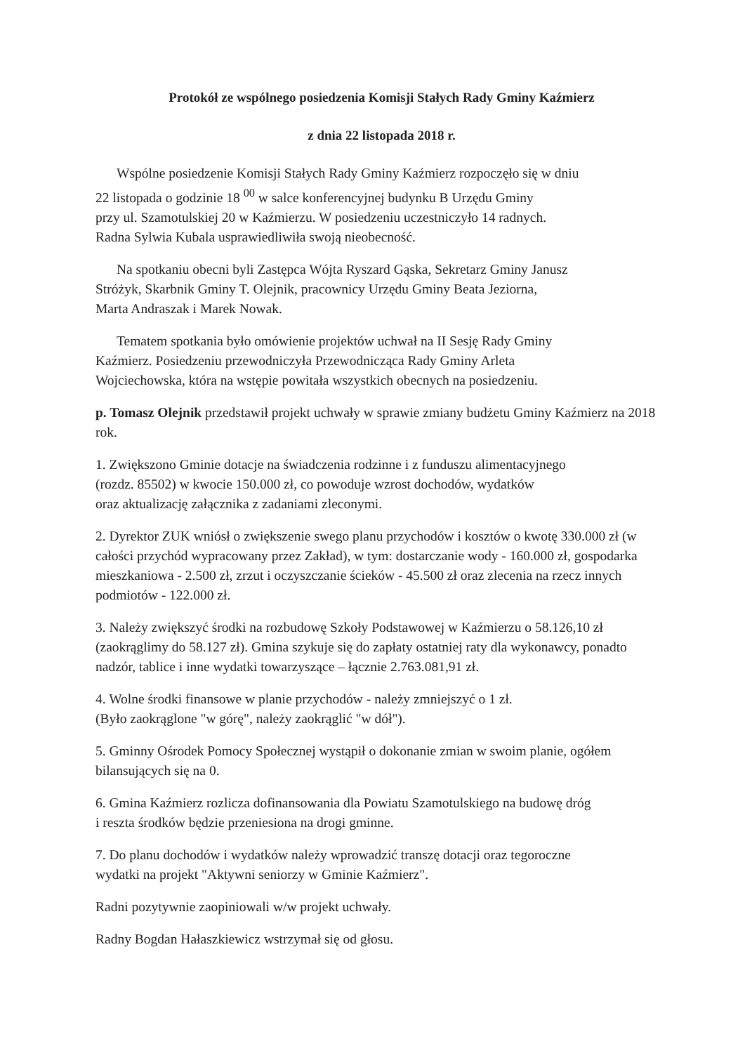Protokół ze wspólnego posiedzenia Komisji Stałych Rady Gminy Kaźmierz
z dnia 22 listopada 2018 r.
Wspólne posiedzenie Komisji Stałych Rady Gminy Kaźmierz rozpoczęło się w dniu
22 listopada o godzinie 18 <sup>00</sup> w salce konferencyjnej budynku B Urzędu Gminy
przy ul. Szamotulskiej 20 w Kaźmierzu. W posiedzeniu uczestniczyło 14 radnych.
Radna Sylwia Kubala usprawiedliwiła swoją nieobecność.
Na spotkaniu obecni byli Zastępca Wójta Ryszard Gąska, Sekretarz Gminy Janusz
Stróżyk, Skarbnik Gminy T. Olejnik, pracownicy Urzędu Gminy Beata Jeziorna,
Marta Andraszak i Marek Nowak.
Tematem spotkania było omówienie projektów uchwał na II Sesję Rady Gminy
Kaźmierz. Posiedzeniu przewodniczyła Przewodnicząca Rady Gminy Arleta
Wojciechowska, która na wstępie powitała wszystkich obecnych na posiedzeniu.
p. Tomasz Olejnik przedstawił projekt uchwały w sprawie zmiany budżetu Gminy Kaźmierz na 2018 rok.
1. Zwiększono Gminie dotacje na świadczenia rodzinne i z funduszu alimentacyjnego
(rozdz. 85502) w kwocie 150.000 zł, co powoduje wzrost dochodów, wydatków
oraz aktualizację załącznika z zadaniami zleconymi.
2. Dyrektor ZUK wniósł o zwiększenie swego planu przychodów i kosztów o kwotę 330.000 zł (w całości przychód wypracowany przez Zakład), w tym: dostarczanie wody - 160.000 zł, gospodarka mieszkaniowa - 2.500 zł, zrzut i oczyszczanie ścieków - 45.500 zł oraz zlecenia na rzecz innych podmiotów - 122.000 zł.
3. Należy zwiększyć środki na rozbudowę Szkoły Podstawowej w Kaźmierzu o 58.126,10 zł (zaokrąglimy do 58.127 zł). Gmina szykuje się do zapłaty ostatniej raty dla wykonawcy, ponadto nadzór, tablice i inne wydatki towarzyszące – łącznie 2.763.081,91 zł.
4. Wolne środki finansowe w planie przychodów - należy zmniejszyć o 1 zł.
(Było zaokrąglone "w górę", należy zaokrąglić "w dół").
5. Gminny Ośrodek Pomocy Społecznej wystąpił o dokonanie zmian w swoim planie, ogółem bilansujących się na 0.
6. Gmina Kaźmierz rozlicza dofinansowania dla Powiatu Szamotulskiego na budowę dróg
i reszta środków będzie przeniesiona na drogi gminne.
7. Do planu dochodów i wydatków należy wprowadzić transzę dotacji oraz tegoroczne
wydatki na projekt "Aktywni seniorzy w Gminie Kaźmierz".
Radni pozytywnie zaopiniowali w/w projekt uchwały.
Radny Bogdan Hałaszkiewicz wstrzymał się od głosu.